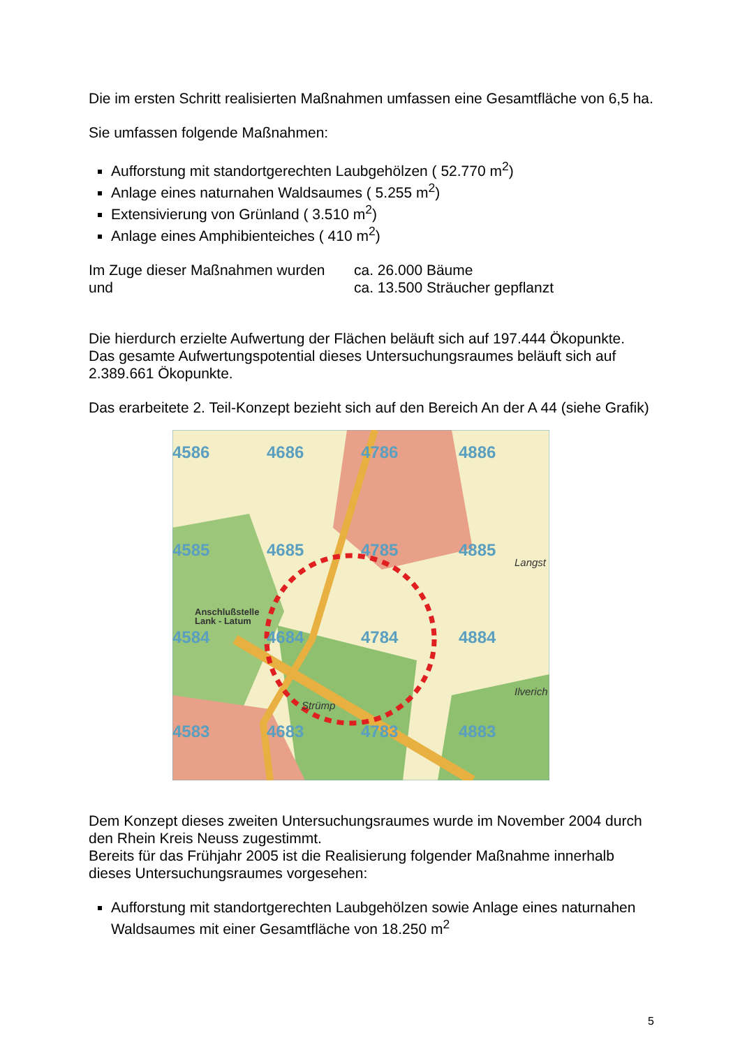Die im ersten Schritt realisierten Maßnahmen umfassen eine Gesamtfläche von 6,5 ha.
Sie umfassen folgende Maßnahmen:
Aufforstung mit standortgerechten Laubgehölzen ( 52.770 m<sup>2</sup>)
Anlage eines naturnahen Waldsaumes ( 5.255 m<sup>2</sup>)
Extensivierung von Grünland ( 3.510 m<sup>2</sup>)
Anlage eines Amphibienteiches ( 410 m<sup>2</sup>)
Im Zuge dieser Maßnahmen wurden
ca. 26.000 Bäume
und ca. 13.500 Sträucher gepflanzt
Die hierdurch erzielte Aufwertung der Flächen beläuft sich auf 197.444 Ökopunkte. Das gesamte Aufwertungspotential dieses Untersuchungsraumes beläuft sich auf 2.389.661 Ökopunkte.
Das erarbeitete 2. Teil-Konzept bezieht sich auf den Bereich An der A 44 (siehe Grafik)
4586
4686
4786
4886
4585
4685
4785
4885
4584
4684
4784
4884
4583
4683
4783
4883
Anschlußstelle
Lank - Latum
Strümp
Langst
Ilverich
Dem Konzept dieses zweiten Untersuchungsraumes wurde im November 2004 durch den Rhein Kreis Neuss zugestimmt.
Bereits für das Frühjahr 2005 ist die Realisierung folgender Maßnahme innerhalb dieses Untersuchungsraumes vorgesehen:
Aufforstung mit standortgerechten Laubgehölzen sowie Anlage eines naturnahen Waldsaumes mit einer Gesamtfläche von 18.250 m<sup>2</sup>
5